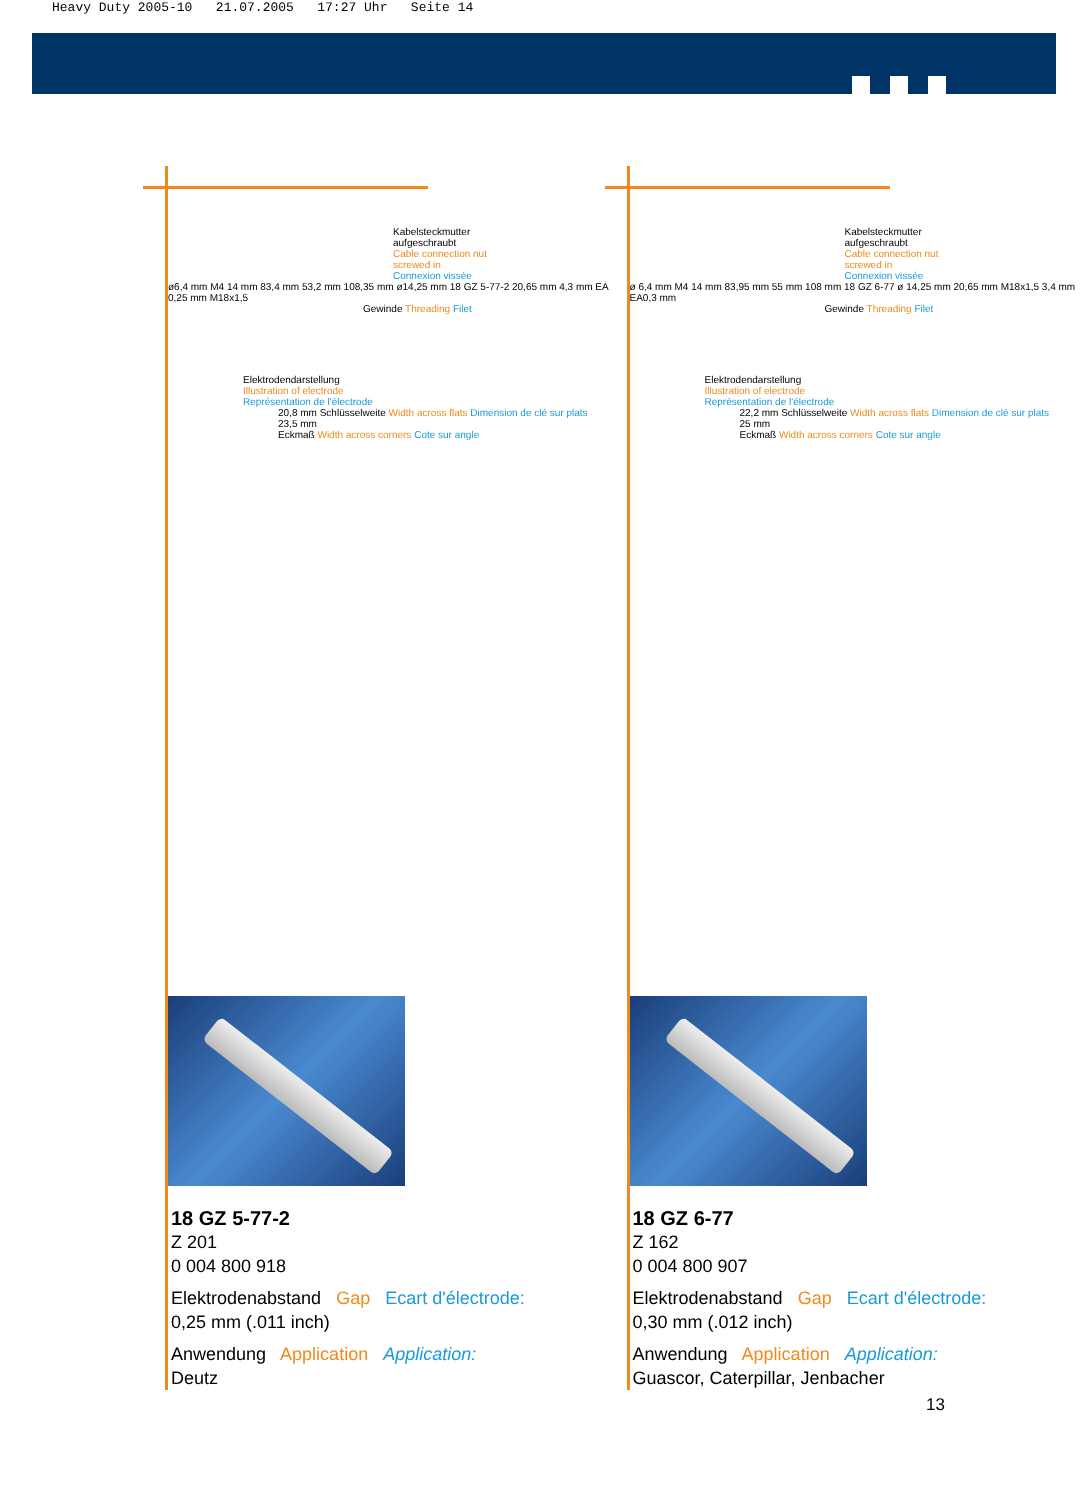Heavy Duty 2005-10 21.07.2005 17:27 Uhr Seite 14
Kabelsteckmutter
aufgeschraubt
Cable connection nut
screwed in
Connexion vissée
ø6,4 mm M4 14 mm 83,4 mm 53,2 mm 108,35 mm ø14,25 mm 18 GZ 5-77-2 20,65 mm 4,3 mm EA 0,25 mm M18x1,5
Gewinde Threading Filet
Elektrodendarstellung
Illustration of electrode
Représentation de l'électrode
20,8 mm Schlüsselweite Width across flats Dimension de clé sur plats
23,5 mm
Eckmaß Width across corners Cote sur angle
18 GZ 5-77-2
Z 201
0 004 800 918
Elektrodenabstand Gap Ecart d'électrode:
0,25 mm (.011 inch)
Anwendung Application Application:
Deutz
Kabelsteckmutter
aufgeschraubt
Cable connection nut
screwed in
Connexion vissée
ø 6,4 mm M4 14 mm 83,95 mm 55 mm 108 mm 18 GZ 6-77 ø 14,25 mm 20,65 mm M18x1,5 3,4 mm EA0,3 mm
Gewinde Threading Filet
Elektrodendarstellung
Illustration of electrode
Représentation de l'électrode
22,2 mm Schlüsselweite Width across flats Dimension de clé sur plats
25 mm
Eckmaß Width across corners Cote sur angle
18 GZ 6-77
Z 162
0 004 800 907
Elektrodenabstand Gap Ecart d'électrode:
0,30 mm (.012 inch)
Anwendung Application Application:
Guascor, Caterpillar, Jenbacher
13